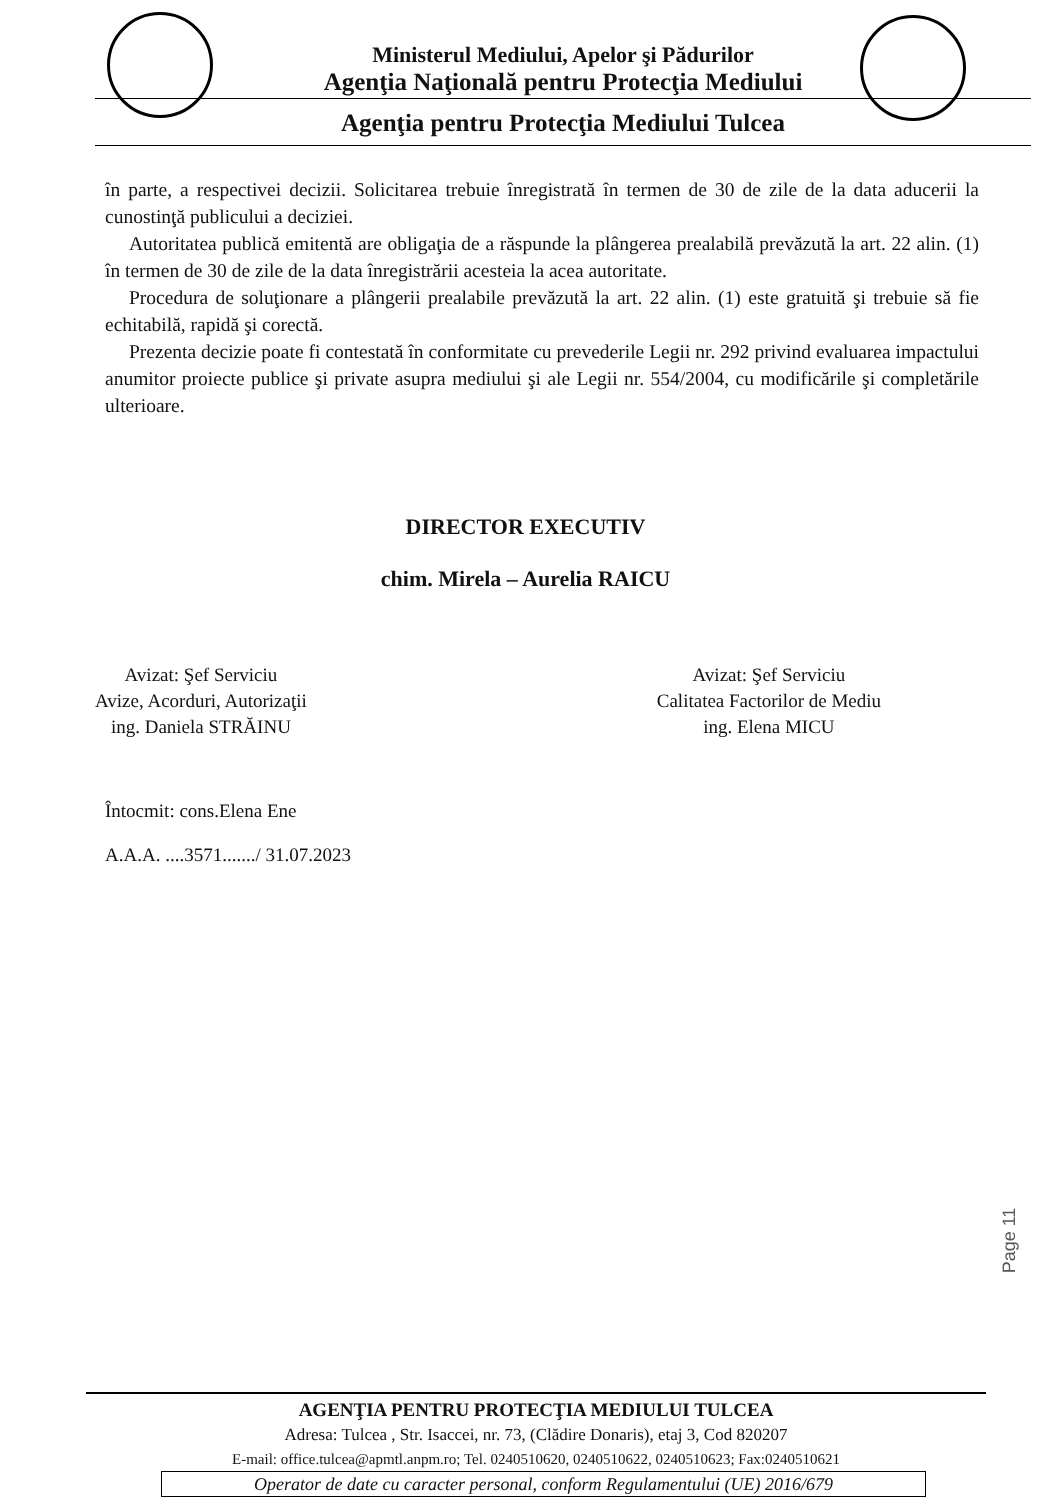Ministerul Mediului, Apelor şi Pădurilor
Agenţia Naţională pentru Protecţia Mediului
Agenţia pentru Protecţia Mediului Tulcea
în parte, a respectivei decizii. Solicitarea trebuie înregistrată în termen de 30 de zile de la data aducerii la cunostinţă publicului a deciziei.
Autoritatea publică emitentă are obligaţia de a răspunde la plângerea prealabilă prevăzută la art. 22 alin. (1) în termen de 30 de zile de la data înregistrării acesteia la acea autoritate.
Procedura de soluţionare a plângerii prealabile prevăzută la art. 22 alin. (1) este gratuită şi trebuie să fie echitabilă, rapidă şi corectă.
Prezenta decizie poate fi contestată în conformitate cu prevederile Legii nr. 292 privind evaluarea impactului anumitor proiecte publice şi private asupra mediului şi ale Legii nr. 554/2004, cu modificările şi completările ulterioare.
DIRECTOR EXECUTIV
chim. Mirela – Aurelia RAICU
Avizat: Şef Serviciu
Avize, Acorduri, Autorizaţii
ing. Daniela STRĂINU
Avizat: Şef Serviciu
Calitatea Factorilor de Mediu
ing. Elena MICU
Întocmit: cons.Elena Ene
A.A.A. ....3571......./ 31.07.2023
Page 11
AGENŢIA PENTRU PROTECŢIA MEDIULUI TULCEA
Adresa: Tulcea , Str. Isaccei, nr. 73, (Clădire Donaris), etaj 3, Cod 820207
E-mail: office.tulcea@apmtl.anpm.ro; Tel. 0240510620, 0240510622, 0240510623; Fax:0240510621
Operator de date cu caracter personal, conform Regulamentului (UE) 2016/679